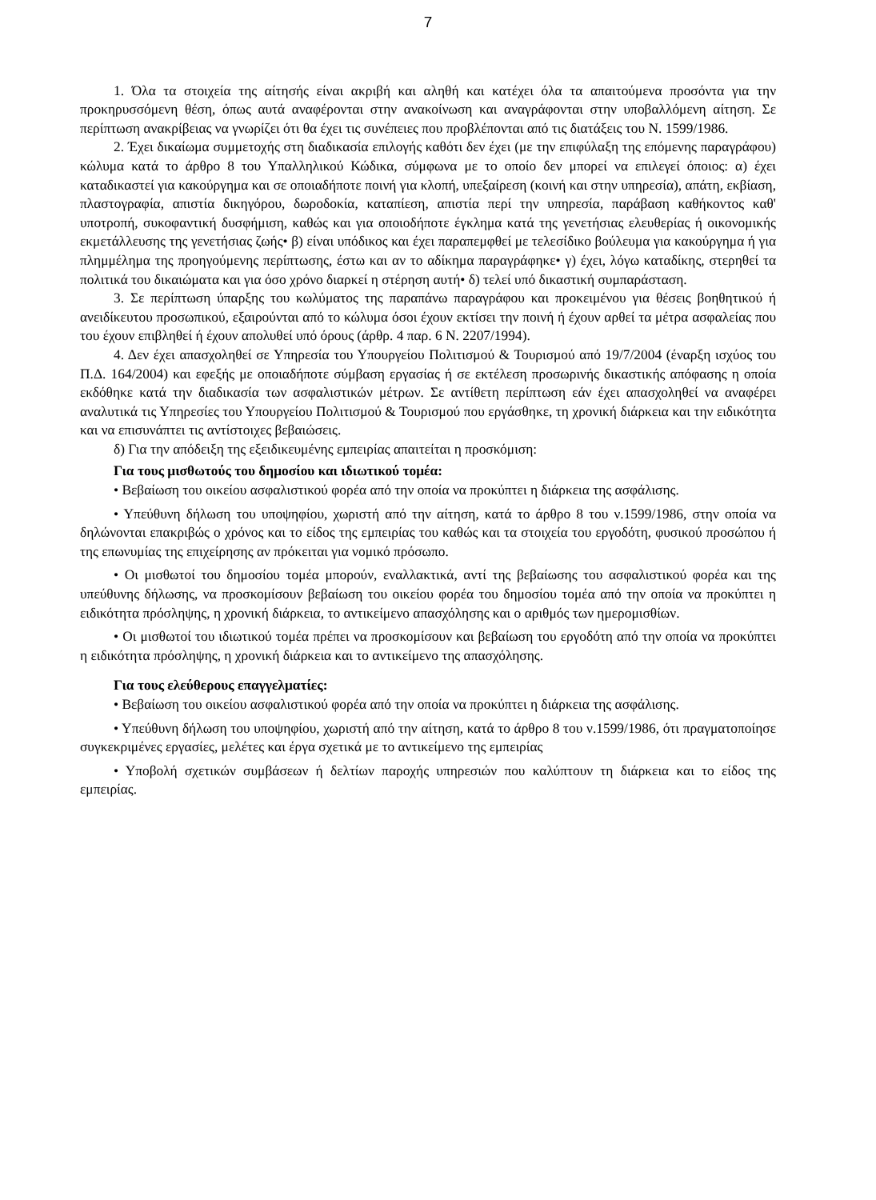7
1. Όλα τα στοιχεία της αίτησής είναι ακριβή και αληθή και κατέχει όλα τα απαιτούμενα προσόντα για την προκηρυσσόμενη θέση, όπως αυτά αναφέρονται στην ανακοίνωση και αναγράφονται στην υποβαλλόμενη αίτηση. Σε περίπτωση ανακρίβειας να γνωρίζει ότι θα έχει τις συνέπειες που προβλέπονται από τις διατάξεις του Ν. 1599/1986.
2. Έχει δικαίωμα συμμετοχής στη διαδικασία επιλογής καθότι δεν έχει (με την επιφύλαξη της επόμενης παραγράφου) κώλυμα κατά το άρθρο 8 του Υπαλληλικού Κώδικα, σύμφωνα με το οποίο δεν μπορεί να επιλεγεί όποιος: α) έχει καταδικαστεί για κακούργημα και σε οποιαδήποτε ποινή για κλοπή, υπεξαίρεση (κοινή και στην υπηρεσία), απάτη, εκβίαση, πλαστογραφία, απιστία δικηγόρου, δωροδοκία, καταπίεση, απιστία περί την υπηρεσία, παράβαση καθήκοντος καθ' υποτροπή, συκοφαντική δυσφήμιση, καθώς και για οποιοδήποτε έγκλημα κατά της γενετήσιας ελευθερίας ή οικονομικής εκμετάλλευσης της γενετήσιας ζωής• β) είναι υπόδικος και έχει παραπεμφθεί με τελεσίδικο βούλευμα για κακούργημα ή για πλημμέλημα της προηγούμενης περίπτωσης, έστω και αν το αδίκημα παραγράφηκε• γ) έχει, λόγω καταδίκης, στερηθεί τα πολιτικά του δικαιώματα και για όσο χρόνο διαρκεί η στέρηση αυτή• δ) τελεί υπό δικαστική συμπαράσταση.
3. Σε περίπτωση ύπαρξης του κωλύματος της παραπάνω παραγράφου και προκειμένου για θέσεις βοηθητικού ή ανειδίκευτου προσωπικού, εξαιρούνται από το κώλυμα όσοι έχουν εκτίσει την ποινή ή έχουν αρθεί τα μέτρα ασφαλείας που του έχουν επιβληθεί ή έχουν απολυθεί υπό όρους (άρθρ. 4 παρ. 6 Ν. 2207/1994).
4. Δεν έχει απασχοληθεί σε Υπηρεσία του Υπουργείου Πολιτισμού & Τουρισμού από 19/7/2004 (έναρξη ισχύος του Π.Δ. 164/2004) και εφεξής με οποιαδήποτε σύμβαση εργασίας ή σε εκτέλεση προσωρινής δικαστικής απόφασης η οποία εκδόθηκε κατά την διαδικασία των ασφαλιστικών μέτρων. Σε αντίθετη περίπτωση εάν έχει απασχοληθεί να αναφέρει αναλυτικά τις Υπηρεσίες του Υπουργείου Πολιτισμού & Τουρισμού που εργάσθηκε, τη χρονική διάρκεια και την ειδικότητα και να επισυνάπτει τις αντίστοιχες βεβαιώσεις.
δ) Για την απόδειξη της εξειδικευμένης εμπειρίας απαιτείται η προσκόμιση:
Για τους μισθωτούς του δημοσίου και ιδιωτικού τομέα:
• Βεβαίωση του οικείου ασφαλιστικού φορέα από την οποία να προκύπτει η διάρκεια της ασφάλισης.
• Υπεύθυνη δήλωση του υποψηφίου, χωριστή από την αίτηση, κατά το άρθρο 8 του ν.1599/1986, στην οποία να δηλώνονται επακριβώς ο χρόνος και το είδος της εμπειρίας του καθώς και τα στοιχεία του εργοδότη, φυσικού προσώπου ή της επωνυμίας της επιχείρησης αν πρόκειται για νομικό πρόσωπο.
• Οι μισθωτοί του δημοσίου τομέα μπορούν, εναλλακτικά, αντί της βεβαίωσης του ασφαλιστικού φορέα και της υπεύθυνης δήλωσης, να προσκομίσουν βεβαίωση του οικείου φορέα του δημοσίου τομέα από την οποία να προκύπτει η ειδικότητα πρόσληψης, η χρονική διάρκεια, το αντικείμενο απασχόλησης και ο αριθμός των ημερομισθίων.
• Οι μισθωτοί του ιδιωτικού τομέα πρέπει να προσκομίσουν και βεβαίωση του εργοδότη από την οποία να προκύπτει η ειδικότητα πρόσληψης, η χρονική διάρκεια και το αντικείμενο της απασχόλησης.
Για τους ελεύθερους επαγγελματίες:
• Βεβαίωση του οικείου ασφαλιστικού φορέα από την οποία να προκύπτει η διάρκεια της ασφάλισης.
• Υπεύθυνη δήλωση του υποψηφίου, χωριστή από την αίτηση, κατά το άρθρο 8 του ν.1599/1986, ότι πραγματοποίησε συγκεκριμένες εργασίες, μελέτες και έργα σχετικά με το αντικείμενο της εμπειρίας
• Υποβολή σχετικών συμβάσεων ή δελτίων παροχής υπηρεσιών που καλύπτουν τη διάρκεια και το είδος της εμπειρίας.